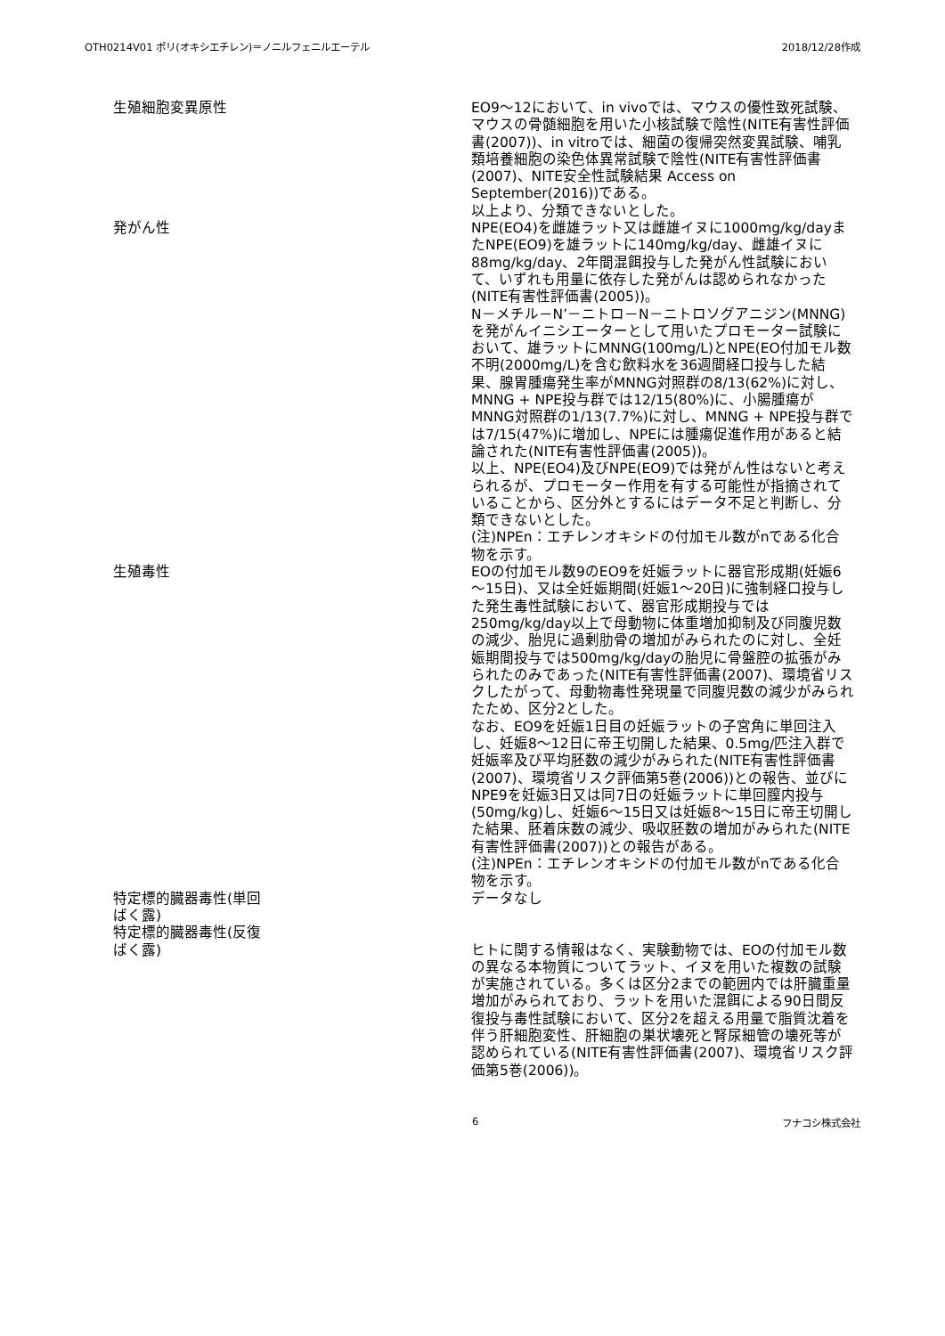OTH0214V01 ポリ(オキシエチレン)＝ノニルフェニルエーテル 2018/12/28作成
| 生殖細胞変異原性 | EO9～12において、in vivoでは、マウスの優性致死試験、マウスの骨髄細胞を用いた小核試験で陰性(NITE有害性評価書(2007))、in vitroでは、細菌の復帰突然変異試験、哺乳類培養細胞の染色体異常試験で陰性(NITE有害性評価書(2007)、NITE安全性試験結果 Access on September(2016))である。 以上より、分類できないとした。 |
| 発がん性 | NPE(EO4)を雌雄ラット又は雌雄イヌに1000mg/kg/dayまたNPE(EO9)を雄ラットに140mg/kg/day、雌雄イヌに88mg/kg/day、2年間混餌投与した発がん性試験において、いずれも用量に依存した発がんは認められなかった(NITE有害性評価書(2005))。 N－メチル－N’－ニトロ－N－ニトロソグアニジン(MNNG)を発がんイニシエーターとして用いたプロモーター試験において、雄ラットにMNNG(100mg/L)とNPE(EO付加モル数不明(2000mg/L)を含む飲料水を36週間経口投与した結果、腺胃腫瘍発生率がMNNG対照群の8/13(62%)に対し、MNNG + NPE投与群では12/15(80%)に、小腸腫瘍がMNNG対照群の1/13(7.7%)に対し、MNNG + NPE投与群では7/15(47%)に増加し、NPEには腫瘍促進作用があると結論された(NITE有害性評価書(2005))。 以上、NPE(EO4)及びNPE(EO9)では発がん性はないと考えられるが、プロモーター作用を有する可能性が指摘されていることから、区分外とするにはデータ不足と判断し、分類できないとした。 (注)NPEn：エチレンオキシドの付加モル数がnである化合物を示す。 |
| 生殖毒性 | EOの付加モル数9のEO9を妊娠ラットに器官形成期(妊娠6～15日)、又は全妊娠期間(妊娠1～20日)に強制経口投与した発生毒性試験において、器官形成期投与では250mg/kg/day以上で母動物に体重増加抑制及び同腹児数の減少、胎児に過剰肋骨の増加がみられたのに対し、全妊娠期間投与では500mg/kg/dayの胎児に骨盤腔の拡張がみられたのみであった(NITE有害性評価書(2007)、環境省リスクしたがって、母動物毒性発現量で同腹児数の減少がみられたため、区分2とした。 なお、EO9を妊娠1日目の妊娠ラットの子宮角に単回注入し、妊娠8～12日に帝王切開した結果、0.5mg/匹注入群で妊娠率及び平均胚数の減少がみられた(NITE有害性評価書(2007)、環境省リスク評価第5巻(2006))との報告、並びにNPE9を妊娠3日又は同7日の妊娠ラットに単回膣内投与(50mg/kg)し、妊娠6～15日又は妊娠8～15日に帝王切開した結果、胚着床数の減少、吸収胚数の増加がみられた(NITE有害性評価書(2007))との報告がある。 (注)NPEn：エチレンオキシドの付加モル数がnである化合物を示す。 |
| 特定標的臓器毒性(単回 ばく露) | データなし |
| 特定標的臓器毒性(反復 ばく露) | ヒトに関する情報はなく、実験動物では、EOの付加モル数の異なる本物質についてラット、イヌを用いた複数の試験が実施されている。多くは区分2までの範囲内では肝臓重量増加がみられており、ラットを用いた混餌による90日間反復投与毒性試験において、区分2を超える用量で脂質沈着を伴う肝細胞変性、肝細胞の巣状壊死と腎尿細管の壊死等が認められている(NITE有害性評価書(2007)、環境省リスク評価第5巻(2006))。 |
6 フナコシ株式会社